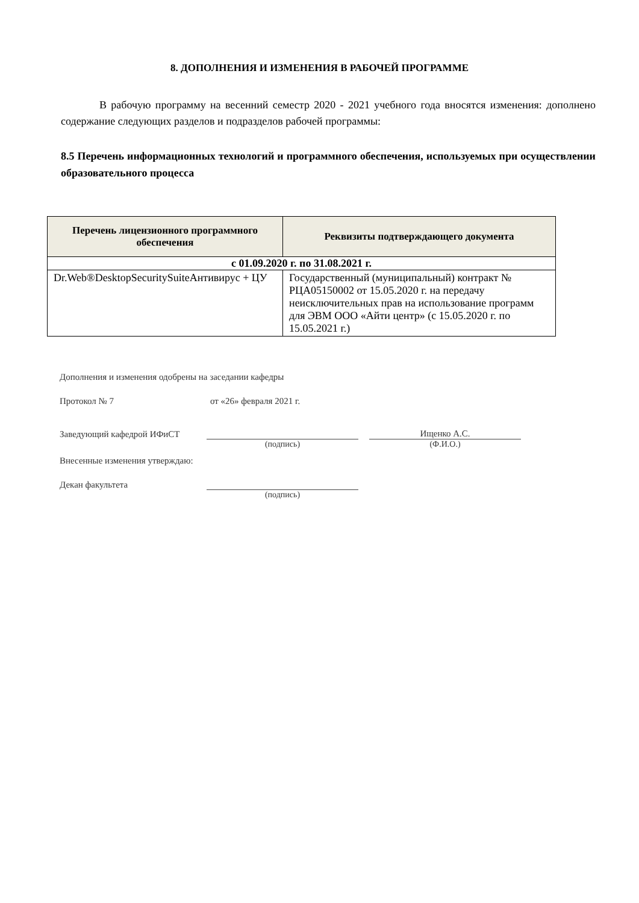8. ДОПОЛНЕНИЯ И ИЗМЕНЕНИЯ В РАБОЧЕЙ ПРОГРАММЕ
В рабочую программу на весенний семестр 2020 - 2021 учебного года вносятся изменения: дополнено содержание следующих разделов и подразделов рабочей программы:
8.5 Перечень информационных технологий и программного обеспечения, используемых при осуществлении образовательного процесса
| Перечень лицензионного программного обеспечения | Реквизиты подтверждающего документа |
| --- | --- |
| с 01.09.2020 г. по 31.08.2021 г. | |
| Dr.Web®DesktopSecuritySuiteАнтивирус + ЦУ | Государственный (муниципальный) контракт № РЦА05150002 от 15.05.2020 г. на передачу неисключительных прав на использование программ для ЭВМ ООО «Айти центр» (с 15.05.2020 г. по 15.05.2021 г.) |
Дополнения и изменения одобрены на заседании кафедры
Протокол № 7 от «26» февраля 2021 г.
Заведующий кафедрой ИФиСТ Ищенко А.С.
(подпись) (Ф.И.О.)
Внесенные изменения утверждаю:
Декан факультета
(подпись)